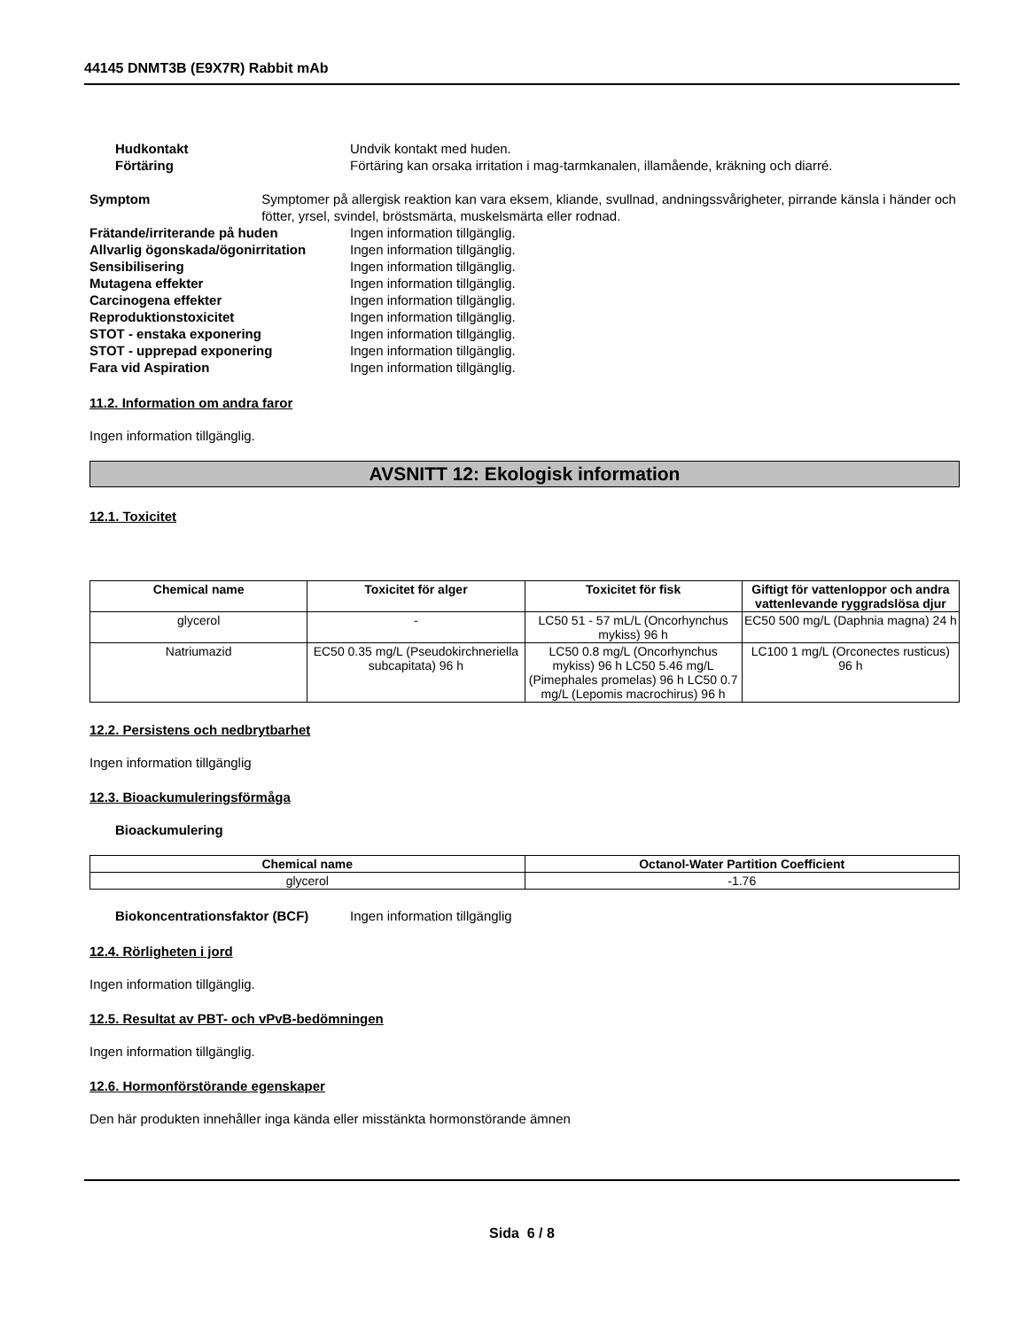44145 DNMT3B (E9X7R) Rabbit mAb
Hudkontakt Undvik kontakt med huden.
Förtäring Förtäring kan orsaka irritation i mag-tarmkanalen, illamående, kräkning och diarré.
Symptom Symptomer på allergisk reaktion kan vara eksem, kliande, svullnad, andningssvårigheter, pirrande känsla i händer och fötter, yrsel, svindel, bröstsmärta, muskelsmärta eller rodnad.
Frätande/irriterande på huden Ingen information tillgänglig.
Allvarlig ögonskada/ögonirritation
Ingen information tillgänglig.
Sensibilisering Ingen information tillgänglig.
Mutagena effekter Ingen information tillgänglig.
Carcinogena effekter Ingen information tillgänglig.
Reproduktionstoxicitet Ingen information tillgänglig.
STOT - enstaka exponering Ingen information tillgänglig.
STOT - upprepad exponering Ingen information tillgänglig.
Fara vid Aspiration Ingen information tillgänglig.
11.2. Information om andra faror
Ingen information tillgänglig.
AVSNITT 12: Ekologisk information
12.1. Toxicitet
| Chemical name | Toxicitet för alger | Toxicitet för fisk | Giftigt för vattenloppor och andra vattenlevande ryggradslösa djur |
| --- | --- | --- | --- |
| glycerol | - | LC50 51 - 57 mL/L (Oncorhynchus mykiss) 96 h | EC50 500 mg/L (Daphnia magna) 24 h |
| Natriumazid | EC50 0.35 mg/L (Pseudokirchneriella subcapitata) 96 h | LC50 0.8 mg/L (Oncorhynchus mykiss) 96 h LC50 5.46 mg/L (Pimephales promelas) 96 h LC50 0.7 mg/L (Lepomis macrochirus) 96 h | LC100 1 mg/L (Orconectes rusticus) 96 h |
12.2. Persistens och nedbrytbarhet
Ingen information tillgänglig
12.3. Bioackumuleringsförmåga
Bioackumulering
| Chemical name | Octanol-Water Partition Coefficient |
| --- | --- |
| glycerol | -1.76 |
Biokoncentrationsfaktor (BCF) Ingen information tillgänglig
12.4. Rörligheten i jord
Ingen information tillgänglig.
12.5. Resultat av PBT- och vPvB-bedömningen
Ingen information tillgänglig.
12.6. Hormonförstörande egenskaper
Den här produkten innehåller inga kända eller misstänkta hormonstörande ämnen
Sida 6 / 8